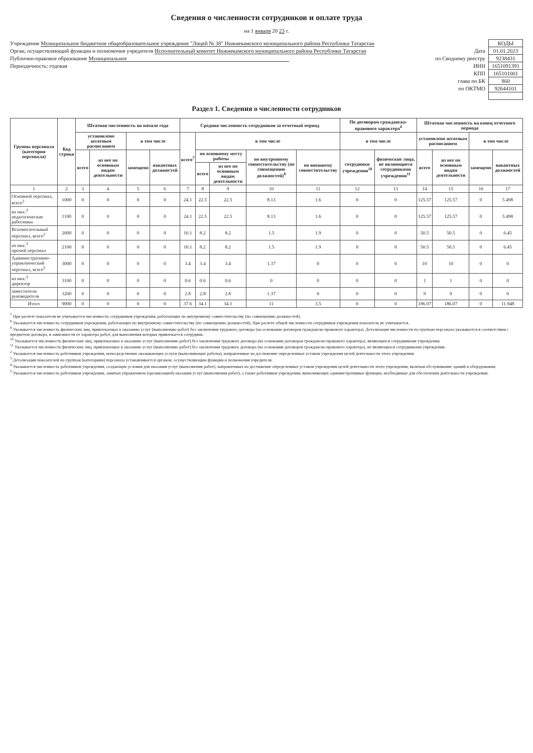Сведения о численности сотрудников и оплате труда
на 1 января 20 23 г.
Учреждение Муниципальное бюджетное общеобразовательное учреждение "Лицей № 38" Нижнекамского муниципального района Республики Татарстан
Орган, осуществляющий функции и полномочия учредителя Исполнительный комитет Нижнекамского муниципального района Республики Татарстан
Публично-правовое образование Муниципальное
Периодичность: годовая
| | КОДЫ |
| Дата | 01.01.2023 |
| по Сводному реестру | 9238431 |
| ИНН | 1651091391 |
| КПП | 165101001 |
| глава по БК | 860 |
| по ОКТМО | 92644101 |
Раздел 1. Сведения о численности сотрудников
| Группы персонала (категория персонала) | Код строки | Штатная численность на начало года | | | | Средняя численность сотрудников за отчетный период | | | | | По договорам гражданско-правового характера<sup>4</sup> | | Штатная численность на конец отчетного периода | | | |
| --- | --- | --- | --- | --- | --- | --- | --- | --- | --- | --- | --- | --- | --- | --- | --- | --- |
| | | установлено штатным расписанием | | в том числе | | всего<sup>7</sup> | в том числе | | | | в том числе | | установлено штатным расписанием | | в том числе | |
| | | всего | из нее по основным видам деятельности | замещено | вакантных должностей | | по основному месту работы | | по внутреннему совместительству (по совмещению должностей)<sup>8</sup> | по внешнему совместительству | сотрудники учреждения<sup>10</sup> | физические лица, не являющиеся сотрудниками учреждения<sup>11</sup> | всего | из нее по основным видам деятельности | замещено | вакантных должностей |
| | | | | | | | всего | из нее по основным видам деятельности | | | | | | | | |
| 1 | 2 | 3 | 4 | 5 | 6 | 7 | 8 | 9 | 10 | 11 | 12 | 13 | 14 | 15 | 16 | 17 |
| Основной персонал, всего<sup>2</sup> | 1000 | 0 | 0 | 0 | 0 | 24.1 | 22.5 | 22.5 | 8.13 | 1.6 | 0 | 0 | 125.57 | 125.57 | 0 | 5.498 |
| из них:<sup>3</sup> педагогические работники | 1100 | 0 | 0 | 0 | 0 | 24.1 | 22.5 | 22.5 | 8.13 | 1.6 | 0 | 0 | 125.57 | 125.57 | 0 | 5.498 |
| Вспомогательный персонал, всего<sup>2</sup> | 2000 | 0 | 0 | 0 | 0 | 10.1 | 8.2 | 8.2 | 1.5 | 1.9 | 0 | 0 | 50.5 | 50.5 | 0 | 6.45 |
| из них:<sup>3</sup> прочий персонал | 2100 | 0 | 0 | 0 | 0 | 10.1 | 8.2 | 8.2 | 1.5 | 1.9 | 0 | 0 | 50.5 | 50.5 | 0 | 6.45 |
| Административно-управленческий персонал, всего<sup>5</sup> | 3000 | 0 | 0 | 0 | 0 | 3.4 | 3.4 | 3.4 | 1.37 | 0 | 0 | 0 | 10 | 10 | 0 | 0 |
| из них:<sup>3</sup> директор | 3100 | 0 | 0 | 0 | 0 | 0.6 | 0.6 | 0.6 | 0 | 0 | 0 | 0 | 1 | 1 | 0 | 0 |
| заместители руководителя | 3200 | 0 | 0 | 0 | 0 | 2.8 | 2.8 | 2.8 | 1.37 | 0 | 0 | 0 | 9 | 9 | 0 | 0 |
| Итого | 9000 | 0 | 0 | 0 | 0 | 37.6 | 34.1 | 34.1 | 11 | 3.5 | 0 | 0 | 186.07 | 186.07 | 0 | 11.948 |
<sup>7</sup> При расчете показателя не учитывается численность сотрудников учреждения, работающих по внутреннему совместительству (по совмещению должностей).
<sup>8</sup> Указывается численность сотрудников учреждения, работающих по внутреннему совместительству (по совмещению должностей). При расчете общей численности сотрудников учреждения показатель не учитывается.
<sup>9</sup> Указывается численность физических лиц, привлекаемых к оказанию услуг (выполнению работ) без заключения трудового договора (на основании договоров гражданско-правового характера). Детализация численности по группам персонала указывается в соответствии с предметом договора, в зависимости от характера работ, для выполнения которых привлекается сотрудник.
<sup>10</sup> Указывается численность физических лиц, привлекаемых к оказанию услуг (выполнению работ) без заключения трудового договора (на основании договоров гражданско-правового характера), являющихся сотрудниками учреждения.
<sup>11</sup> Указывается численность физических лиц, привлекаемых к оказанию услуг (выполнению работ) без заключения трудового договора (на основании договоров гражданско-правового характера), не являющихся сотрудниками учреждения.
<sup>2</sup> Указывается численность работников учреждения, непосредственно оказывающих услуги (выполняющих работы), направленные на достижение определенных уставом учреждения целей деятельности этого учреждения.
<sup>3</sup> Детализация показателей по группам (категориям) персонала устанавливается органом, осуществляющим функции и полномочия учредителя.
<sup>4</sup> Указывается численность работников учреждения, создающих условия для оказания услуг (выполнения работ), направленных на достижение определенных уставом учреждения целей деятельности этого учреждения, включая обслуживание зданий и оборудования.
<sup>5</sup> Указывается численность работников учреждения, занятых управлением (организацией) оказания услуг (выполнения работ), а также работников учреждения, выполняющих административные функции, необходимые для обеспечения деятельности учреждения.